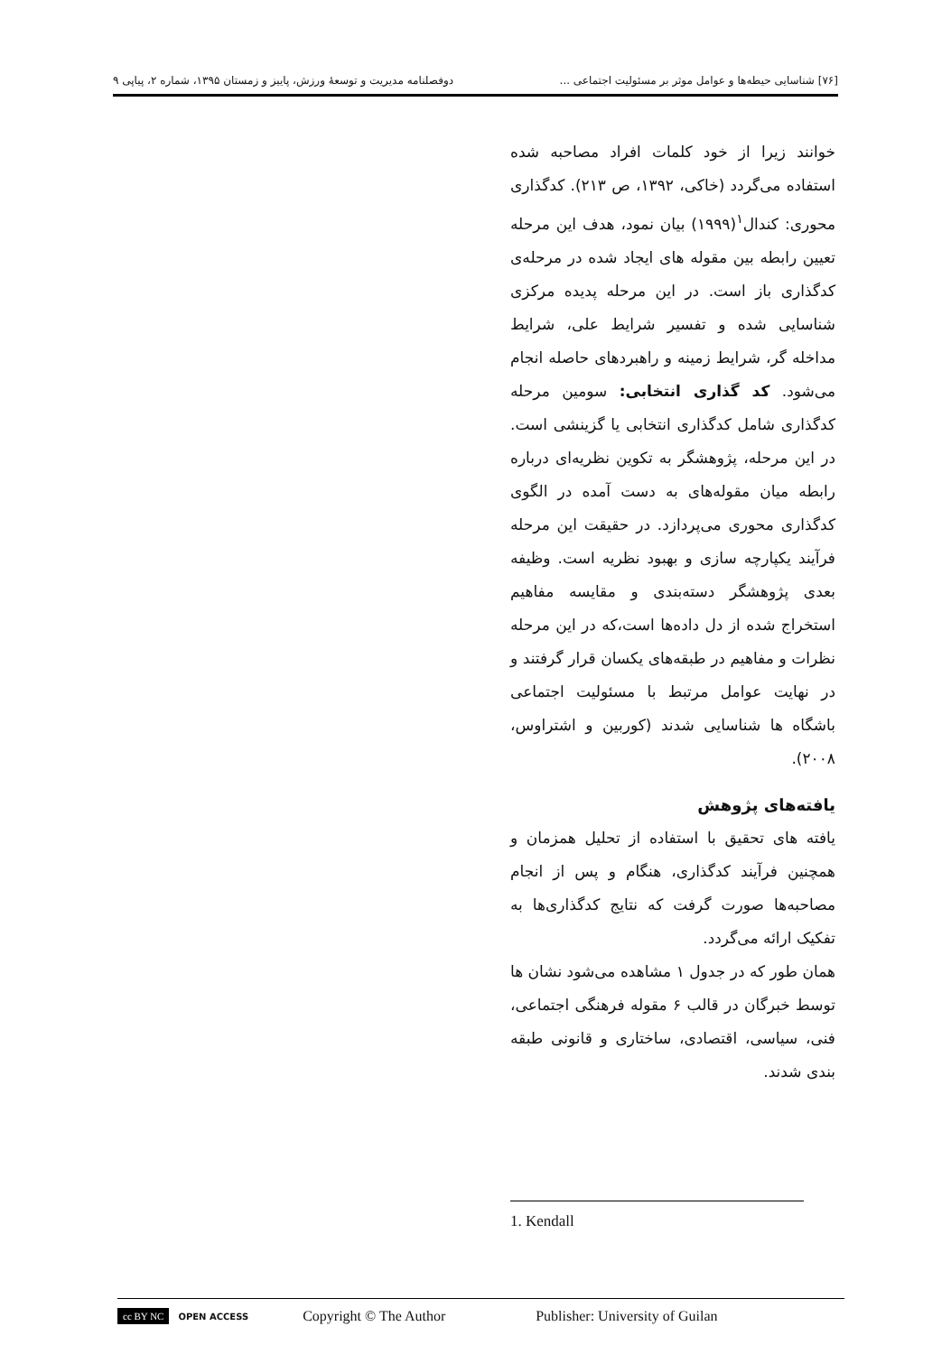[۷۶] شناسایی حیطه‌ها و عوامل موثر بر مسئولیت اجتماعی ... دوفصلنامه مدیریت و توسعهٔ ورزش، پاییز و زمستان ۱۳۹۵، شماره ۲، پیاپی ۹
خوانند زیرا از خود کلمات افراد مصاحبه شده استفاده می‌گردد (خاکی، ۱۳۹۲، ص ۲۱۳). کدگذاری محوری: کندال<sup>۱</sup>(۱۹۹۹) بیان نمود، هدف این مرحله تعیین رابطه بین مقوله های ایجاد شده در مرحله‌ی کدگذاری باز است. در این مرحله پدیده مرکزی شناسایی شده و تفسیر شرایط علی، شرایط مداخله گر، شرایط زمینه و راهبردهای حاصله انجام می‌شود. کد گذاری انتخابی: سومین مرحله کدگذاری شامل کدگذاری انتخابی یا گزینشی است. در این مرحله، پژوهشگر به تکوین نظریه‌ای درباره رابطه میان مقوله‌های به دست آمده در الگوی کدگذاری محوری می‌پردازد. در حقیقت این مرحله فرآیند یکپارچه سازی و بهبود نظریه است. وظیفه بعدی پژوهشگر دسته‌بندی و مقایسه مفاهیم استخراج شده از دل داده‌ها است،که در این مرحله نظرات و مفاهیم در طبقه‌های یکسان قرار گرفتند و در نهایت عوامل مرتبط با مسئولیت اجتماعی باشگاه ها شناسایی شدند (کوربین و اشتراوس، ۲۰۰۸).
یافته‌های پژوهش
یافته های تحقیق با استفاده از تحلیل همزمان و همچنین فرآیند کدگذاری، هنگام و پس از انجام مصاحبه‌ها صورت گرفت که نتایج کدگذاری‌ها به تفکیک ارائه می‌گردد.
همان طور که در جدول ۱ مشاهده می‌شود نشان ها توسط خبرگان در قالب ۶ مقوله فرهنگی اجتماعی، فنی، سیاسی، اقتصادی، ساختاری و قانونی طبقه بندی شدند.
1. Kendall
cc BY NC OPEN ACCESS Copyright © The Author Publisher: University of Guilan